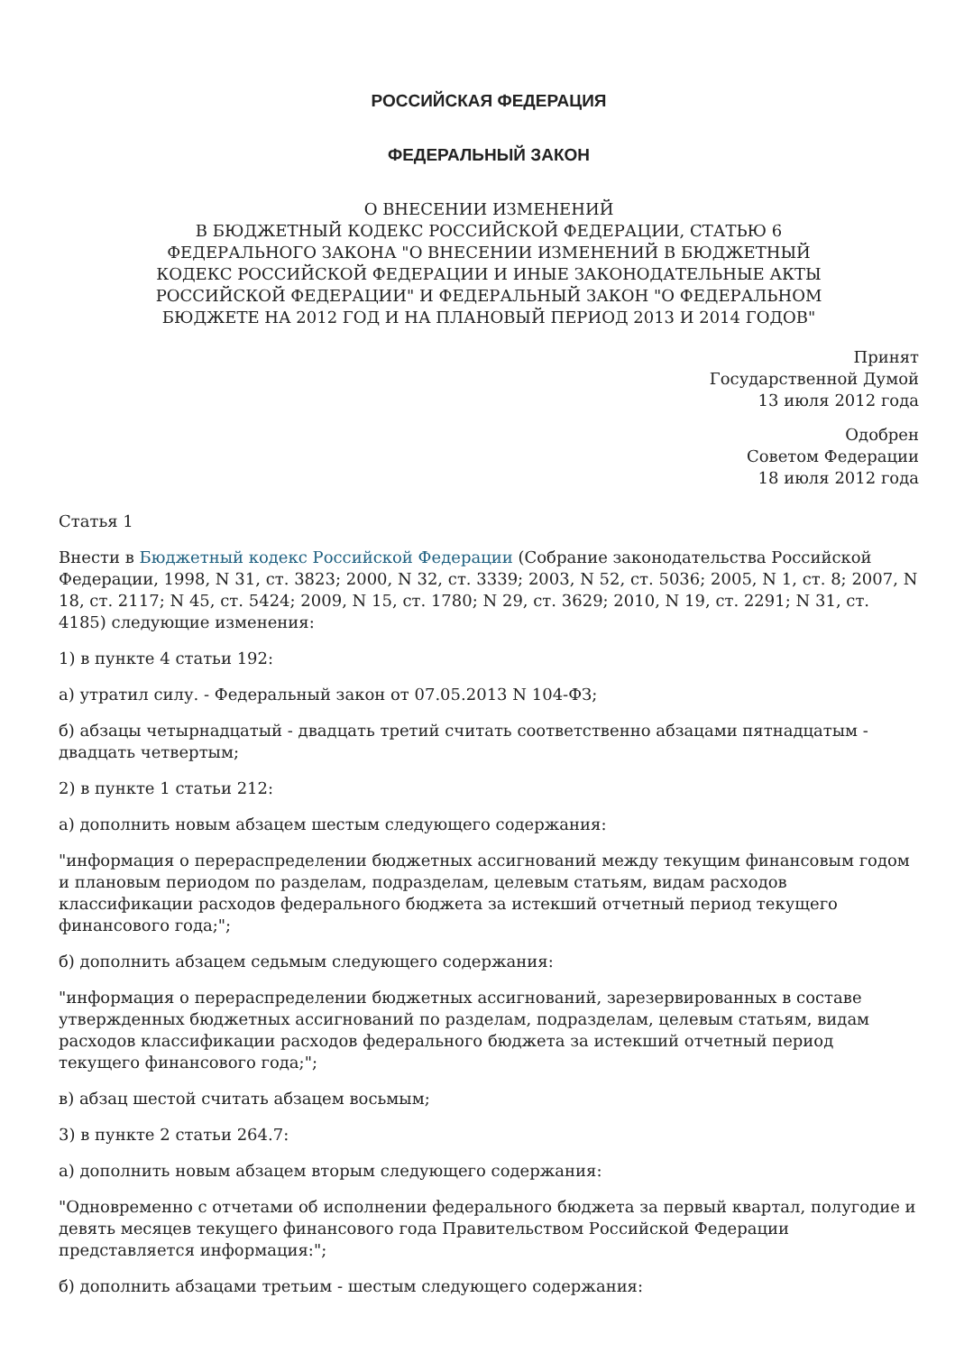РОССИЙСКАЯ ФЕДЕРАЦИЯ
ФЕДЕРАЛЬНЫЙ ЗАКОН
О ВНЕСЕНИИ ИЗМЕНЕНИЙ
В БЮДЖЕТНЫЙ КОДЕКС РОССИЙСКОЙ ФЕДЕРАЦИИ, СТАТЬЮ 6
ФЕДЕРАЛЬНОГО ЗАКОНА "О ВНЕСЕНИИ ИЗМЕНЕНИЙ В БЮДЖЕТНЫЙ
КОДЕКС РОССИЙСКОЙ ФЕДЕРАЦИИ И ИНЫЕ ЗАКОНОДАТЕЛЬНЫЕ АКТЫ
РОССИЙСКОЙ ФЕДЕРАЦИИ" И ФЕДЕРАЛЬНЫЙ ЗАКОН "О ФЕДЕРАЛЬНОМ
БЮДЖЕТЕ НА 2012 ГОД И НА ПЛАНОВЫЙ ПЕРИОД 2013 И 2014 ГОДОВ"
Принят
Государственной Думой
13 июля 2012 года
Одобрен
Советом Федерации
18 июля 2012 года
Статья 1
Внести в Бюджетный кодекс Российской Федерации (Собрание законодательства Российской Федерации, 1998, N 31, ст. 3823; 2000, N 32, ст. 3339; 2003, N 52, ст. 5036; 2005, N 1, ст. 8; 2007, N 18, ст. 2117; N 45, ст. 5424; 2009, N 15, ст. 1780; N 29, ст. 3629; 2010, N 19, ст. 2291; N 31, ст. 4185) следующие изменения:
1) в пункте 4 статьи 192:
а) утратил силу. - Федеральный закон от 07.05.2013 N 104-ФЗ;
б) абзацы четырнадцатый - двадцать третий считать соответственно абзацами пятнадцатым - двадцать четвертым;
2) в пункте 1 статьи 212:
а) дополнить новым абзацем шестым следующего содержания:
"информация о перераспределении бюджетных ассигнований между текущим финансовым годом и плановым периодом по разделам, подразделам, целевым статьям, видам расходов классификации расходов федерального бюджета за истекший отчетный период текущего финансового года;";
б) дополнить абзацем седьмым следующего содержания:
"информация о перераспределении бюджетных ассигнований, зарезервированных в составе утвержденных бюджетных ассигнований по разделам, подразделам, целевым статьям, видам расходов классификации расходов федерального бюджета за истекший отчетный период текущего финансового года;";
в) абзац шестой считать абзацем восьмым;
3) в пункте 2 статьи 264.7:
а) дополнить новым абзацем вторым следующего содержания:
"Одновременно с отчетами об исполнении федерального бюджета за первый квартал, полугодие и девять месяцев текущего финансового года Правительством Российской Федерации представляется информация:";
б) дополнить абзацами третьим - шестым следующего содержания: